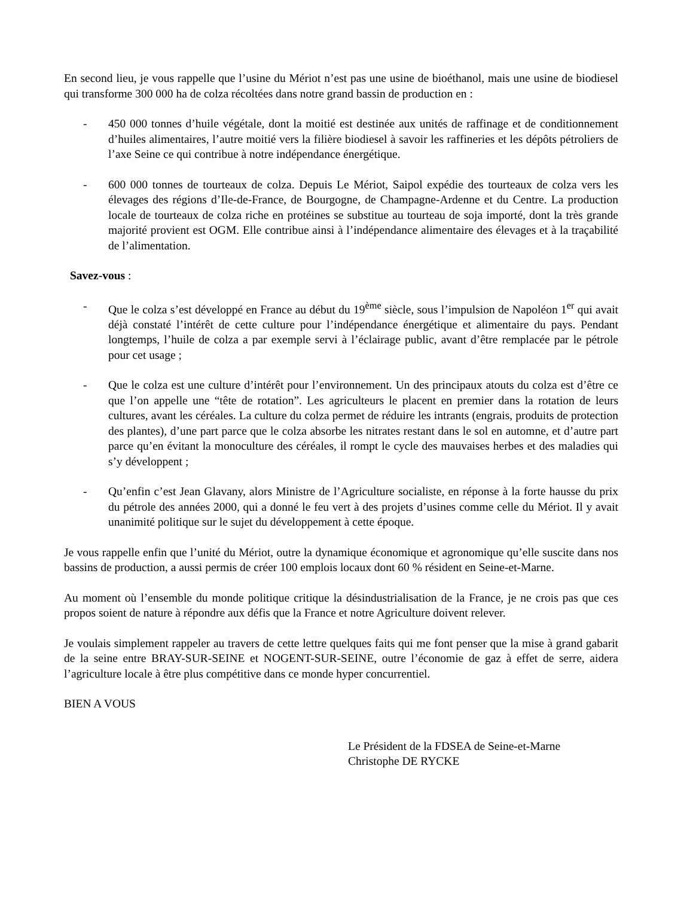En second lieu, je vous rappelle que l’usine du Mériot n’est pas une usine de bioéthanol, mais une usine de biodiesel qui transforme 300 000 ha de colza récoltées dans notre grand bassin de production en :
- 450 000 tonnes d’huile végétale, dont la moitié est destinée aux unités de raffinage et de conditionnement d’huiles alimentaires, l’autre moitié vers la filière biodiesel à savoir les raffineries et les dépôts pétroliers de l’axe Seine ce qui contribue à notre indépendance énergétique.
- 600 000 tonnes de tourteaux de colza. Depuis Le Mériot, Saipol expédie des tourteaux de colza vers les élevages des régions d’Ile-de-France, de Bourgogne, de Champagne-Ardenne et du Centre. La production locale de tourteaux de colza riche en protéines se substitue au tourteau de soja importé, dont la très grande majorité provient est OGM. Elle contribue ainsi à l’indépendance alimentaire des élevages et à la traçabilité de l’alimentation.
Savez-vous :
- Que le colza s’est développé en France au début du 19<sup>ème</sup> siècle, sous l’impulsion de Napoléon 1<sup>er</sup> qui avait déjà constaté l’intérêt de cette culture pour l’indépendance énergétique et alimentaire du pays. Pendant longtemps, l’huile de colza a par exemple servi à l’éclairage public, avant d’être remplacée par le pétrole pour cet usage ;
- Que le colza est une culture d’intérêt pour l’environnement. Un des principaux atouts du colza est d’être ce que l’on appelle une “tête de rotation”. Les agriculteurs le placent en premier dans la rotation de leurs cultures, avant les céréales. La culture du colza permet de réduire les intrants (engrais, produits de protection des plantes), d’une part parce que le colza absorbe les nitrates restant dans le sol en automne, et d’autre part parce qu’en évitant la monoculture des céréales, il rompt le cycle des mauvaises herbes et des maladies qui s’y développent ;
- Qu’enfin c’est Jean Glavany, alors Ministre de l’Agriculture socialiste, en réponse à la forte hausse du prix du pétrole des années 2000, qui a donné le feu vert à des projets d’usines comme celle du Mériot. Il y avait unanimité politique sur le sujet du développement à cette époque.
Je vous rappelle enfin que l’unité du Mériot, outre la dynamique économique et agronomique qu’elle suscite dans nos bassins de production, a aussi permis de créer 100 emplois locaux dont 60 % résident en Seine-et-Marne.
Au moment où l’ensemble du monde politique critique la désindustrialisation de la France, je ne crois pas que ces propos soient de nature à répondre aux défis que la France et notre Agriculture doivent relever.
Je voulais simplement rappeler au travers de cette lettre quelques faits qui me font penser que la mise à grand gabarit de la seine entre BRAY-SUR-SEINE et NOGENT-SUR-SEINE, outre l’économie de gaz à effet de serre, aidera l’agriculture locale à être plus compétitive dans ce monde hyper concurrentiel.
BIEN A VOUS
Le Président de la FDSEA de Seine-et-Marne
Christophe DE RYCKE